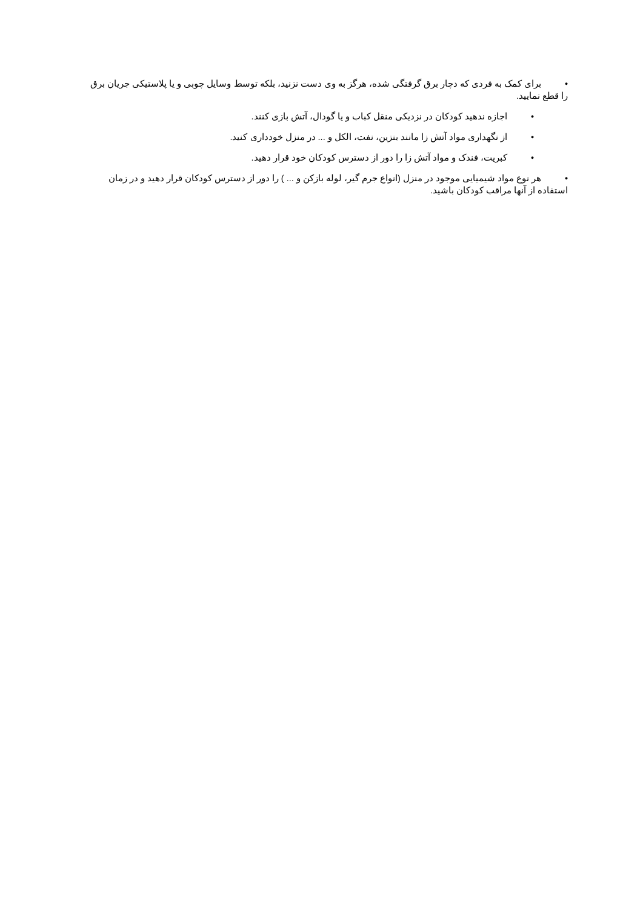• برای کمک به فردی که دچار برق گرفتگی شده، هرگز به وی دست نزنید، بلکه توسط وسایل چوبی و یا پلاستیکی جریان برق را قطع نمایید.
• اجازه ندهید کودکان در نزدیکی منقل کباب و یا گودال، آتش بازی کنند.
• از نگهداری مواد آتش زا مانند بنزین، نفت، الکل و ... در منزل خودداری کنید.
• کبریت، فندک و مواد آتش زا را دور از دسترس کودکان خود قرار دهید.
• هر نوع مواد شیمیایی موجود در منزل (انواع جرم گیر، لوله بازکن و ... ) را دور از دسترس کودکان قرار دهید و در زمان استفاده از آنها مراقب کودکان باشید.